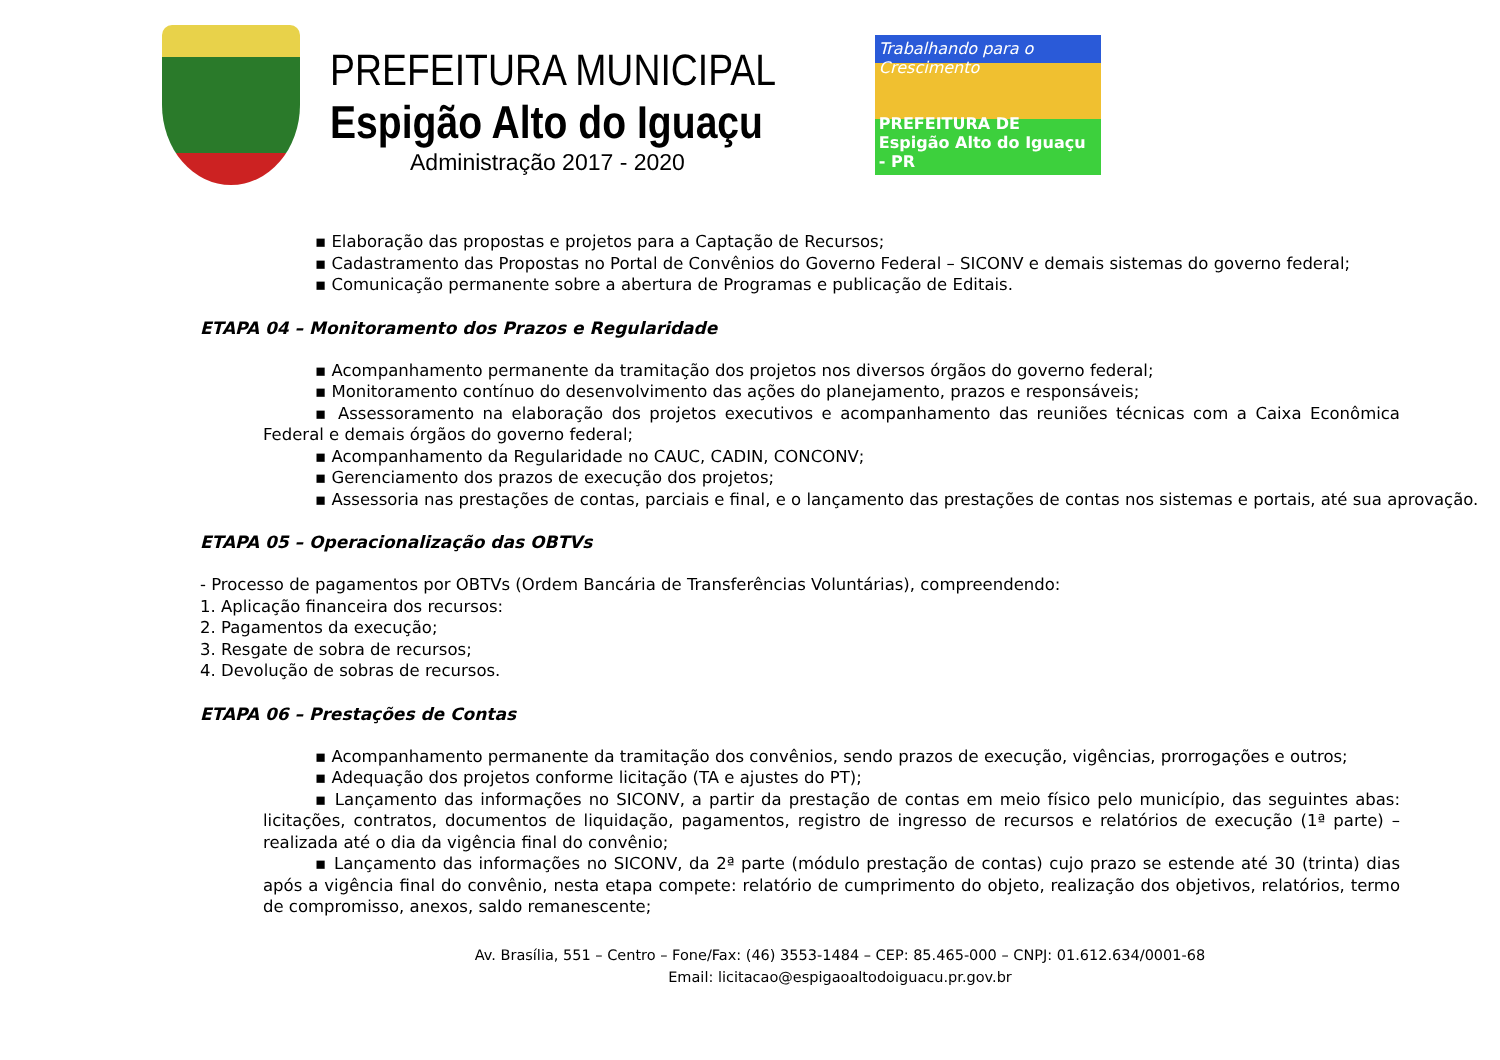PREFEITURA MUNICIPAL
Espigão Alto do Iguaçu
Administração 2017 - 2020
Trabalhando para o Crescimento
PREFEITURA DE
Espigão Alto do Iguaçu - PR
▪ Elaboração das propostas e projetos para a Captação de Recursos;
▪ Cadastramento das Propostas no Portal de Convênios do Governo Federal – SICONV e demais sistemas do governo federal;
▪ Comunicação permanente sobre a abertura de Programas e publicação de Editais.
ETAPA 04 – Monitoramento dos Prazos e Regularidade
▪ Acompanhamento permanente da tramitação dos projetos nos diversos órgãos do governo federal;
▪ Monitoramento contínuo do desenvolvimento das ações do planejamento, prazos e responsáveis;
▪ Assessoramento na elaboração dos projetos executivos e acompanhamento das reuniões técnicas com a Caixa Econômica Federal e demais órgãos do governo federal;
▪ Acompanhamento da Regularidade no CAUC, CADIN, CONCONV;
▪ Gerenciamento dos prazos de execução dos projetos;
▪ Assessoria nas prestações de contas, parciais e final, e o lançamento das prestações de contas nos sistemas e portais, até sua aprovação.
ETAPA 05 – Operacionalização das OBTVs
- Processo de pagamentos por OBTVs (Ordem Bancária de Transferências Voluntárias), compreendendo:
1. Aplicação financeira dos recursos:
2. Pagamentos da execução;
3. Resgate de sobra de recursos;
4. Devolução de sobras de recursos.
ETAPA 06 – Prestações de Contas
▪ Acompanhamento permanente da tramitação dos convênios, sendo prazos de execução, vigências, prorrogações e outros;
▪ Adequação dos projetos conforme licitação (TA e ajustes do PT);
▪ Lançamento das informações no SICONV, a partir da prestação de contas em meio físico pelo município, das seguintes abas: licitações, contratos, documentos de liquidação, pagamentos, registro de ingresso de recursos e relatórios de execução (1ª parte) – realizada até o dia da vigência final do convênio;
▪ Lançamento das informações no SICONV, da 2ª parte (módulo prestação de contas) cujo prazo se estende até 30 (trinta) dias após a vigência final do convênio, nesta etapa compete: relatório de cumprimento do objeto, realização dos objetivos, relatórios, termo de compromisso, anexos, saldo remanescente;
Av. Brasília, 551 – Centro – Fone/Fax: (46) 3553-1484 – CEP: 85.465-000 – CNPJ: 01.612.634/0001-68
Email: licitacao@espigaoaltodoiguacu.pr.gov.br